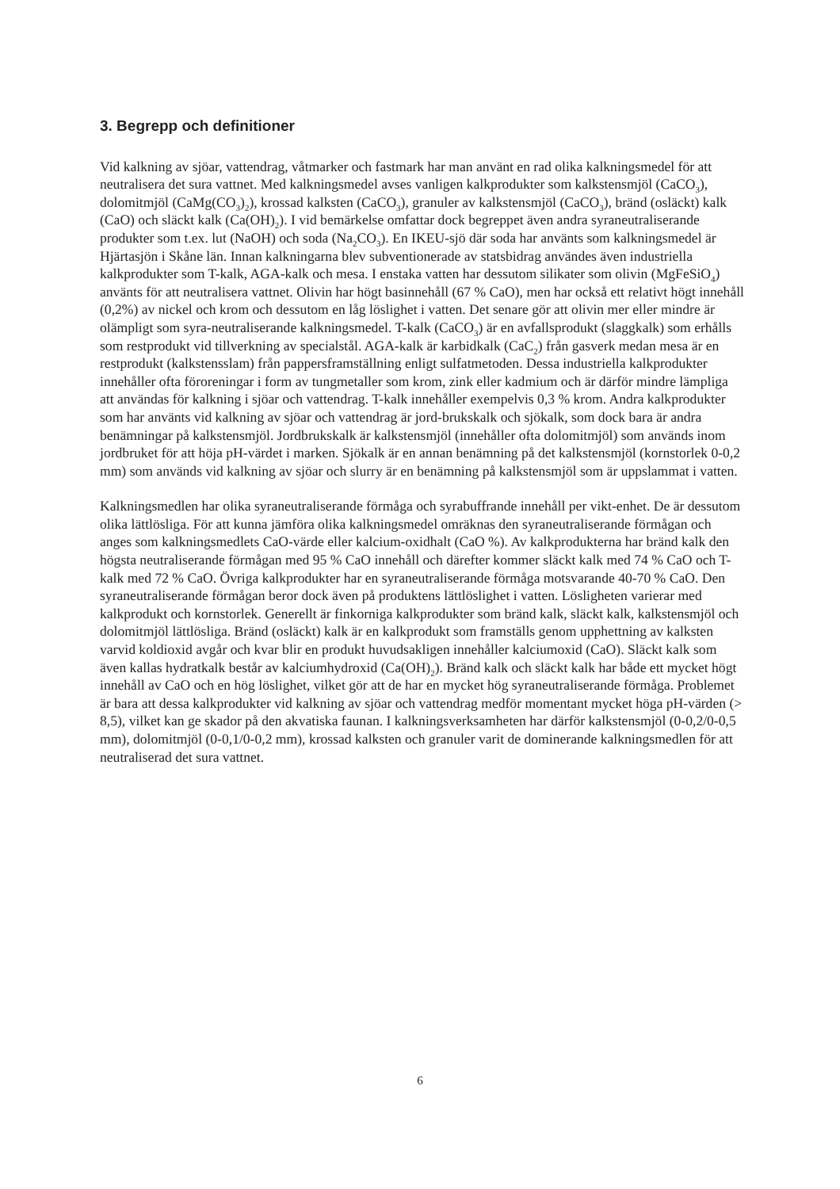3. Begrepp och definitioner
Vid kalkning av sjöar, vattendrag, våtmarker och fastmark har man använt en rad olika kalkningsmedel för att neutralisera det sura vattnet. Med kalkningsmedel avses vanligen kalkprodukter som kalkstensmjöl (CaCO<sub>3</sub>), dolomitmjöl (CaMg(CO<sub>3</sub>)<sub>2</sub>), krossad kalksten (CaCO<sub>3</sub>), granuler av kalkstensmjöl (CaCO<sub>3</sub>), bränd (osläckt) kalk (CaO) och släckt kalk (Ca(OH)<sub>2</sub>). I vid bemärkelse omfattar dock begreppet även andra syraneutraliserande produkter som t.ex. lut (NaOH) och soda (Na<sub>2</sub>CO<sub>3</sub>). En IKEU-sjö där soda har använts som kalkningsmedel är Hjärtasjön i Skåne län. Innan kalkningarna blev subventionerade av statsbidrag användes även industriella kalkprodukter som T-kalk, AGA-kalk och mesa. I enstaka vatten har dessutom silikater som olivin (MgFeSiO<sub>4</sub>) använts för att neutralisera vattnet. Olivin har högt basinnehåll (67 % CaO), men har också ett relativt högt innehåll (0,2%) av nickel och krom och dessutom en låg löslighet i vatten. Det senare gör att olivin mer eller mindre är olämpligt som syra-neutraliserande kalkningsmedel. T-kalk (CaCO<sub>3</sub>) är en avfallsprodukt (slaggkalk) som erhålls som restprodukt vid tillverkning av specialstål. AGA-kalk är karbidkalk (CaC<sub>2</sub>) från gasverk medan mesa är en restprodukt (kalkstensslam) från pappersframställning enligt sulfatmetoden. Dessa industriella kalkprodukter innehåller ofta föroreningar i form av tungmetaller som krom, zink eller kadmium och är därför mindre lämpliga att användas för kalkning i sjöar och vattendrag. T-kalk innehåller exempelvis 0,3 % krom. Andra kalkprodukter som har använts vid kalkning av sjöar och vattendrag är jord-brukskalk och sjökalk, som dock bara är andra benämningar på kalkstensmjöl. Jordbrukskalk är kalkstensmjöl (innehåller ofta dolomitmjöl) som används inom jordbruket för att höja pH-värdet i marken. Sjökalk är en annan benämning på det kalkstensmjöl (kornstorlek 0-0,2 mm) som används vid kalkning av sjöar och slurry är en benämning på kalkstensmjöl som är uppslammat i vatten.
Kalkningsmedlen har olika syraneutraliserande förmåga och syrabuffrande innehåll per vikt-enhet. De är dessutom olika lättlösliga. För att kunna jämföra olika kalkningsmedel omräknas den syraneutraliserande förmågan och anges som kalkningsmedlets CaO-värde eller kalcium-oxidhalt (CaO %). Av kalkprodukterna har bränd kalk den högsta neutraliserande förmågan med 95 % CaO innehåll och därefter kommer släckt kalk med 74 % CaO och T-kalk med 72 % CaO. Övriga kalkprodukter har en syraneutraliserande förmåga motsvarande 40-70 % CaO. Den syraneutraliserande förmågan beror dock även på produktens lättlöslighet i vatten. Lösligheten varierar med kalkprodukt och kornstorlek. Generellt är finkorniga kalkprodukter som bränd kalk, släckt kalk, kalkstensmjöl och dolomitmjöl lättlösliga. Bränd (osläckt) kalk är en kalkprodukt som framställs genom upphettning av kalksten varvid koldioxid avgår och kvar blir en produkt huvudsakligen innehåller kalciumoxid (CaO). Släckt kalk som även kallas hydratkalk består av kalciumhydroxid (Ca(OH)<sub>2</sub>). Bränd kalk och släckt kalk har både ett mycket högt innehåll av CaO och en hög löslighet, vilket gör att de har en mycket hög syraneutraliserande förmåga. Problemet är bara att dessa kalkprodukter vid kalkning av sjöar och vattendrag medför momentant mycket höga pH-värden (> 8,5), vilket kan ge skador på den akvatiska faunan. I kalkningsverksamheten har därför kalkstensmjöl (0-0,2/0-0,5 mm), dolomitmjöl (0-0,1/0-0,2 mm), krossad kalksten och granuler varit de dominerande kalkningsmedlen för att neutraliserad det sura vattnet.
6